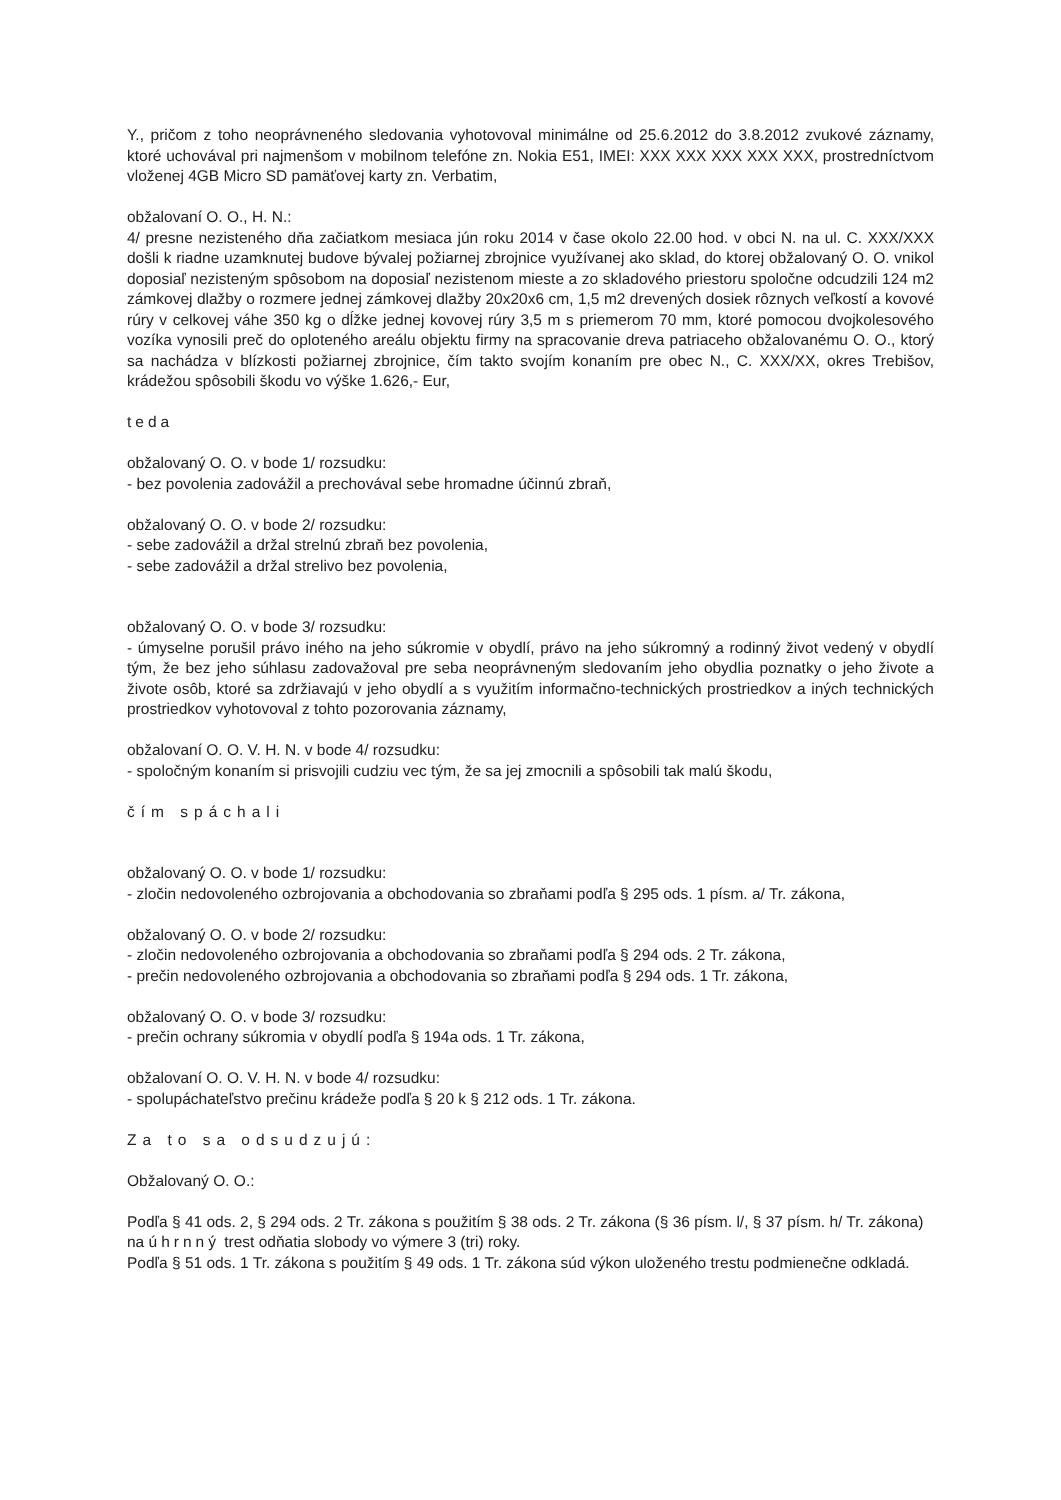Y., pričom z toho neoprávneného sledovania vyhotovoval minimálne od 25.6.2012 do 3.8.2012 zvukové záznamy, ktoré uchovával pri najmenšom v mobilnom telefóne zn. Nokia E51, IMEI: XXX XXX XXX XXX XXX, prostredníctvom vloženej 4GB Micro SD pamäťovej karty zn. Verbatim,
obžalovaní O. O., H. N.:
4/ presne nezisteného dňa začiatkom mesiaca jún roku 2014 v čase okolo 22.00 hod. v obci N. na ul. C. XXX/XXX došli k riadne uzamknutej budove bývalej požiarnej zbrojnice využívanej ako sklad, do ktorej obžalovaný O. O. vnikol doposiaľ nezisteným spôsobom na doposiaľ nezistenom mieste a zo skladového priestoru spoločne odcudzili 124 m2 zámkovej dlažby o rozmere jednej zámkovej dlažby 20x20x6 cm, 1,5 m2 drevených dosiek rôznych veľkostí a kovové rúry v celkovej váhe 350 kg o dĺžke jednej kovovej rúry 3,5 m s priemerom 70 mm, ktoré pomocou dvojkolesového vozíka vynosili preč do oploteného areálu objektu firmy na spracovanie dreva patriaceho obžalovanému O. O., ktorý sa nachádza v blízkosti požiarnej zbrojnice, čím takto svojím konaním pre obec N., C. XXX/XX, okres Trebišov, krádežou spôsobili škodu vo výške 1.626,- Eur,
teda
obžalovaný O. O. v bode 1/ rozsudku:
- bez povolenia zadovážil a prechovával sebe hromadne účinnú zbraň,
obžalovaný O. O. v bode 2/ rozsudku:
- sebe zadovážil a držal strelnú zbraň bez povolenia,
- sebe zadovážil a držal strelivo bez povolenia,
obžalovaný O. O. v bode 3/ rozsudku:
- úmyselne porušil právo iného na jeho súkromie v obydlí, právo na jeho súkromný a rodinný život vedený v obydlí tým, že bez jeho súhlasu zadovažoval pre seba neoprávneným sledovaním jeho obydlia poznatky o jeho živote a živote osôb, ktoré sa zdržiavajú v jeho obydlí a s využitím informačno-technických prostriedkov a iných technických prostriedkov vyhotovoval z tohto pozorovania záznamy,
obžalovaní O. O. V. H. N. v bode 4/ rozsudku:
- spoločným konaním si prisvojili cudziu vec tým, že sa jej zmocnili a spôsobili tak malú škodu,
čím spáchali
obžalovaný O. O. v bode 1/ rozsudku:
- zločin nedovoleného ozbrojovania a obchodovania so zbraňami podľa § 295 ods. 1 písm. a/ Tr. zákona,
obžalovaný O. O. v bode 2/ rozsudku:
- zločin nedovoleného ozbrojovania a obchodovania so zbraňami podľa § 294 ods. 2 Tr. zákona,
- prečin nedovoleného ozbrojovania a obchodovania so zbraňami podľa § 294 ods. 1 Tr. zákona,
obžalovaný O. O. v bode 3/ rozsudku:
- prečin ochrany súkromia v obydlí podľa § 194a ods. 1 Tr. zákona,
obžalovaní O. O. V. H. N. v bode 4/ rozsudku:
- spolupáchateľstvo prečinu krádeže podľa § 20 k § 212 ods. 1 Tr. zákona.
Za to sa odsudzujú:
Obžalovaný O. O.:
Podľa § 41 ods. 2, § 294 ods. 2 Tr. zákona s použitím § 38 ods. 2 Tr. zákona (§ 36 písm. l/, § 37 písm. h/ Tr. zákona) na úhrnný trest odňatia slobody vo výmere 3 (tri) roky.
Podľa § 51 ods. 1 Tr. zákona s použitím § 49 ods. 1 Tr. zákona súd výkon uloženého trestu podmienečne odkladá.